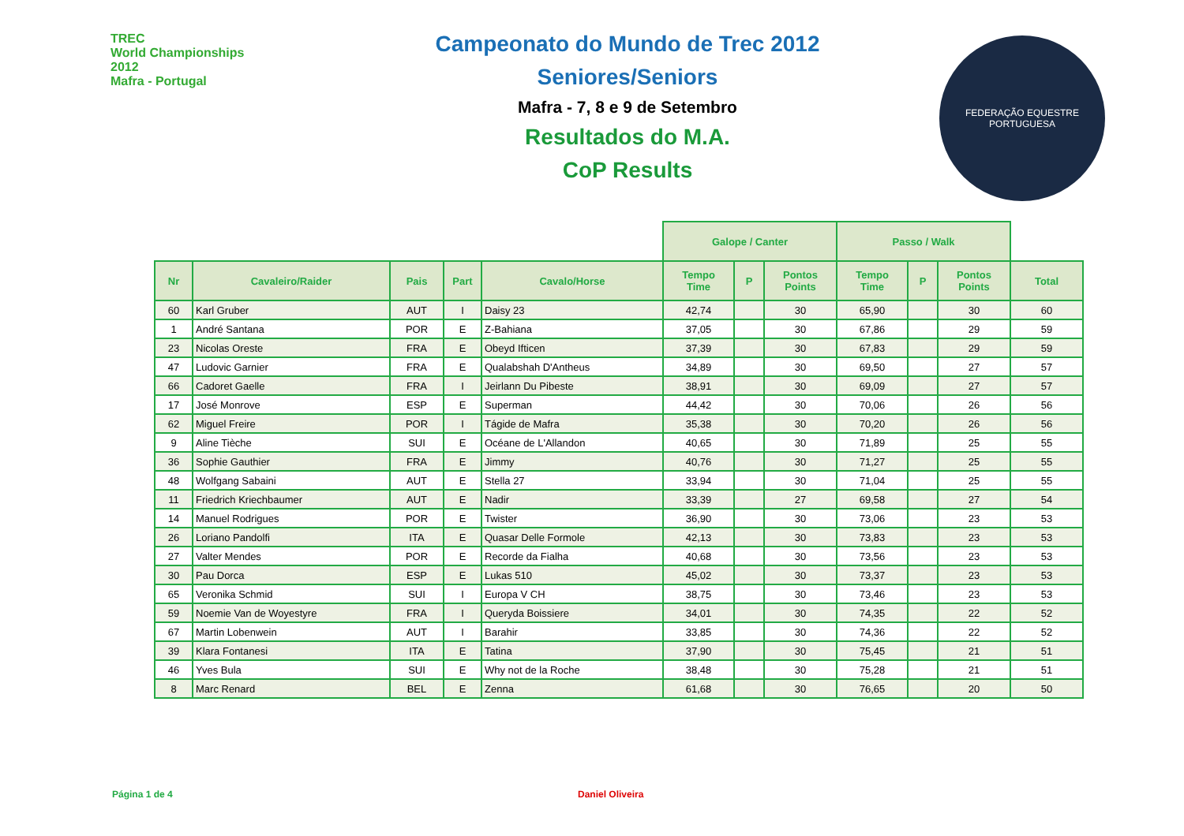TREC
World Championships
2012
Mafra - Portugal
Campeonato do Mundo de Trec 2012
Seniores/Seniors
Mafra - 7, 8 e 9 de Setembro
Resultados do M.A.
CoP Results
FEDERAÇÃO EQUESTRE PORTUGUESA
| | | | | | Galope / Canter | | | Passo / Walk | | | |
| --- | --- | --- | --- | --- | --- | --- | --- | --- | --- | --- | --- |
| Nr | Cavaleiro/Raider | Pais | Part | Cavalo/Horse | Tempo Time | P | Pontos Points | Tempo Time | P | Pontos Points | Total |
| 60 | Karl Gruber | AUT | I | Daisy 23 | 42,74 | | 30 | 65,90 | | 30 | 60 |
| 1 | André Santana | POR | E | Z-Bahiana | 37,05 | | 30 | 67,86 | | 29 | 59 |
| 23 | Nicolas Oreste | FRA | E | Obeyd Ifticen | 37,39 | | 30 | 67,83 | | 29 | 59 |
| 47 | Ludovic Garnier | FRA | E | Qualabshah D'Antheus | 34,89 | | 30 | 69,50 | | 27 | 57 |
| 66 | Cadoret Gaelle | FRA | I | Jeirlann Du Pibeste | 38,91 | | 30 | 69,09 | | 27 | 57 |
| 17 | José Monrove | ESP | E | Superman | 44,42 | | 30 | 70,06 | | 26 | 56 |
| 62 | Miguel Freire | POR | I | Tágide de Mafra | 35,38 | | 30 | 70,20 | | 26 | 56 |
| 9 | Aline Tièche | SUI | E | Océane de L'Allandon | 40,65 | | 30 | 71,89 | | 25 | 55 |
| 36 | Sophie Gauthier | FRA | E | Jimmy | 40,76 | | 30 | 71,27 | | 25 | 55 |
| 48 | Wolfgang Sabaini | AUT | E | Stella 27 | 33,94 | | 30 | 71,04 | | 25 | 55 |
| 11 | Friedrich Kriechbaumer | AUT | E | Nadir | 33,39 | | 27 | 69,58 | | 27 | 54 |
| 14 | Manuel Rodrigues | POR | E | Twister | 36,90 | | 30 | 73,06 | | 23 | 53 |
| 26 | Loriano Pandolfi | ITA | E | Quasar Delle Formole | 42,13 | | 30 | 73,83 | | 23 | 53 |
| 27 | Valter Mendes | POR | E | Recorde da Fialha | 40,68 | | 30 | 73,56 | | 23 | 53 |
| 30 | Pau Dorca | ESP | E | Lukas 510 | 45,02 | | 30 | 73,37 | | 23 | 53 |
| 65 | Veronika Schmid | SUI | I | Europa V CH | 38,75 | | 30 | 73,46 | | 23 | 53 |
| 59 | Noemie Van de Woyestyre | FRA | I | Queryda Boissiere | 34,01 | | 30 | 74,35 | | 22 | 52 |
| 67 | Martin Lobenwein | AUT | I | Barahir | 33,85 | | 30 | 74,36 | | 22 | 52 |
| 39 | Klara Fontanesi | ITA | E | Tatina | 37,90 | | 30 | 75,45 | | 21 | 51 |
| 46 | Yves Bula | SUI | E | Why not de la Roche | 38,48 | | 30 | 75,28 | | 21 | 51 |
| 8 | Marc Renard | BEL | E | Zenna | 61,68 | | 30 | 76,65 | | 20 | 50 |
Página 1 de 4 Daniel Oliveira